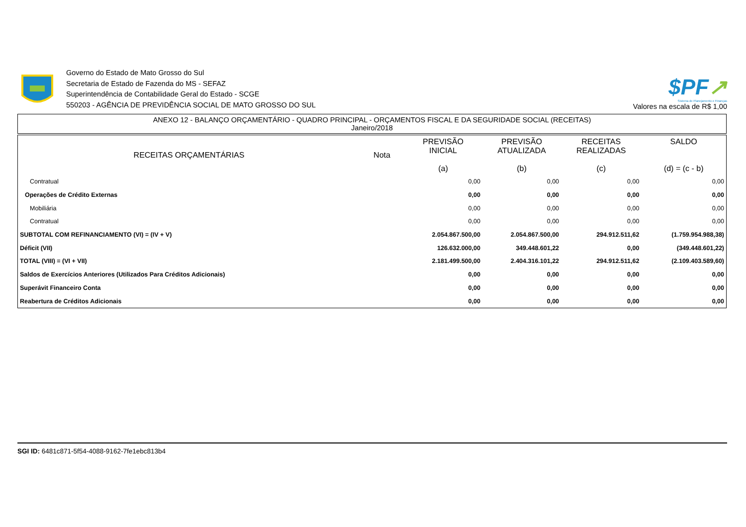Governo do Estado de Mato Grosso do Sul
Secretaria de Estado de Fazenda do MS - SEFAZ
Superintendência de Contabilidade Geral do Estado - SCGE
550203 - AGÊNCIA DE PREVIDÊNCIA SOCIAL DE MATO GROSSO DO SUL
$PF↗
Sistema de Planejamento e Finanças
Valores na escala de R$ 1,00
ANEXO 12 - BALANÇO ORÇAMENTÁRIO - QUADRO PRINCIPAL - ORÇAMENTOS FISCAL E DA SEGURIDADE SOCIAL (RECEITAS)
Janeiro/2018
| RECEITAS ORÇAMENTÁRIAS | Nota | PREVISÃO INICIAL (a) | PREVISÃO ATUALIZADA (b) | RECEITAS REALIZADAS (c) | SALDO (d) = (c - b) |
| --- | --- | --- | --- | --- | --- |
| Contratual | | 0,00 | 0,00 | 0,00 | 0,00 |
| Operações de Crédito Externas | | 0,00 | 0,00 | 0,00 | 0,00 |
| Mobiliária | | 0,00 | 0,00 | 0,00 | 0,00 |
| Contratual | | 0,00 | 0,00 | 0,00 | 0,00 |
| SUBTOTAL COM REFINANCIAMENTO (VI) = (IV + V) | | 2.054.867.500,00 | 2.054.867.500,00 | 294.912.511,62 | (1.759.954.988,38) |
| Déficit (VII) | | 126.632.000,00 | 349.448.601,22 | 0,00 | (349.448.601,22) |
| TOTAL (VIII) = (VI + VII) | | 2.181.499.500,00 | 2.404.316.101,22 | 294.912.511,62 | (2.109.403.589,60) |
| Saldos de Exercícios Anteriores (Utilizados Para Créditos Adicionais) | | 0,00 | 0,00 | 0,00 | 0,00 |
| Superávit Financeiro Conta | | 0,00 | 0,00 | 0,00 | 0,00 |
| Reabertura de Créditos Adicionais | | 0,00 | 0,00 | 0,00 | 0,00 |
SGI ID: 6481c871-5f54-4088-9162-7fe1ebc813b4